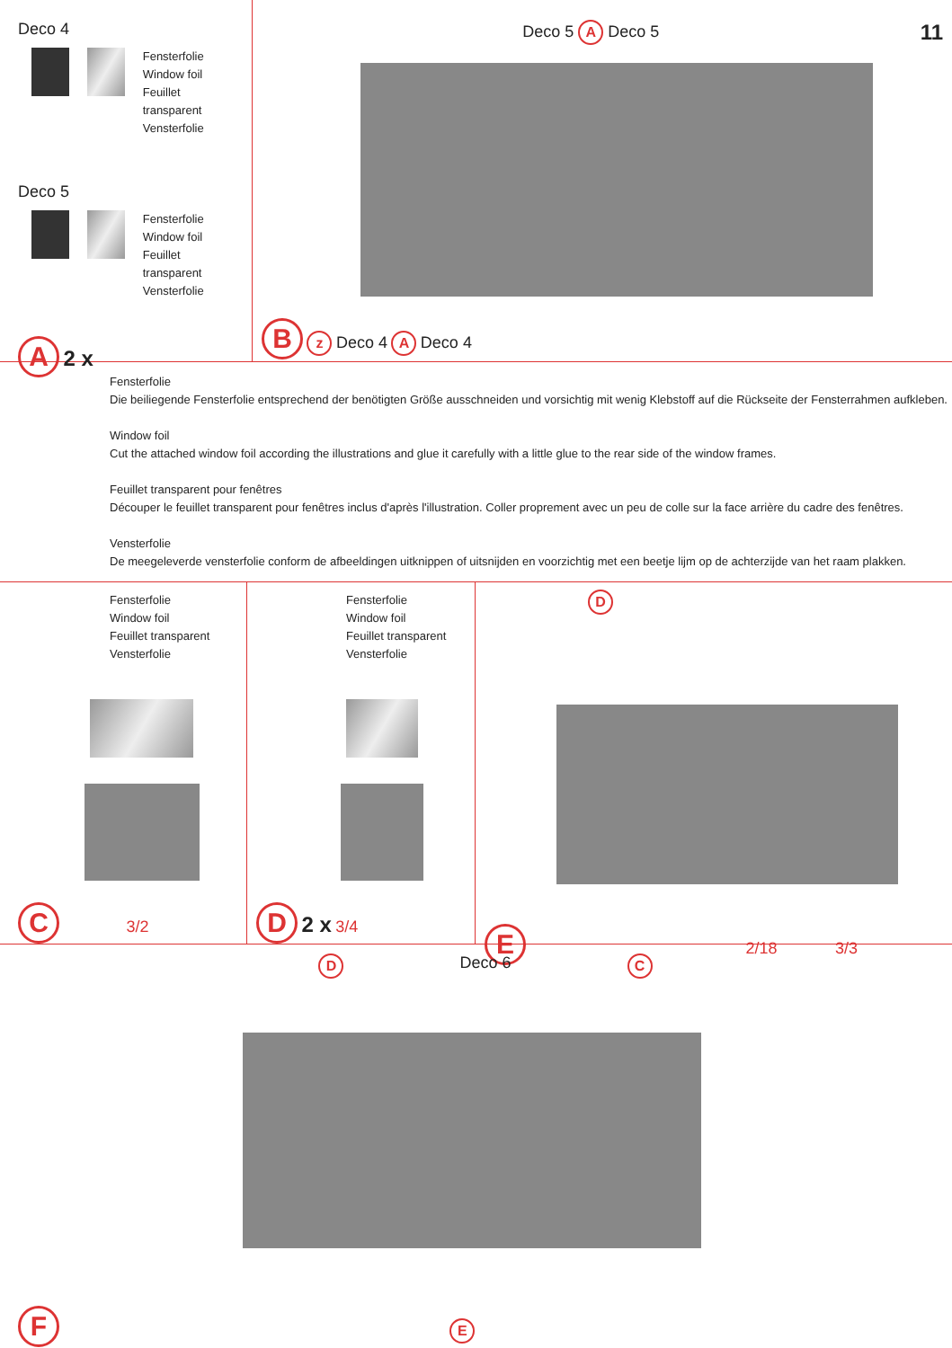Deco 4
Fensterfolie
Window foil
Feuillet transparent
Vensterfolie
Deco 5
Fensterfolie
Window foil
Feuillet transparent
Vensterfolie
A 2 x
Deco 5 A Deco 5 11
B z Deco 4 A Deco 4
Fensterfolie
Die beiliegende Fensterfolie entsprechend der benötigten Größe ausschneiden und vorsichtig mit wenig Klebstoff auf die Rückseite der Fensterrahmen aufkleben.
Window foil
Cut the attached window foil according the illustrations and glue it carefully with a little glue to the rear side of the window frames.
Feuillet transparent pour fenêtres
Découper le feuillet transparent pour fenêtres inclus d'après l'illustration. Coller proprement avec un peu de colle sur la face arrière du cadre des fenêtres.
Vensterfolie
De meegeleverde vensterfolie conform de afbeeldingen uitknippen of uitsnijden en voorzichtig met een beetje lijm op de achterzijde van het raam plakken.
Fensterfolie
Window foil
Feuillet transparent
Vensterfolie
C 3/2
Fensterfolie
Window foil
Feuillet transparent
Vensterfolie
D 2 x 3/4
D
E 2/18 3/3
D Deco 6 C
F E